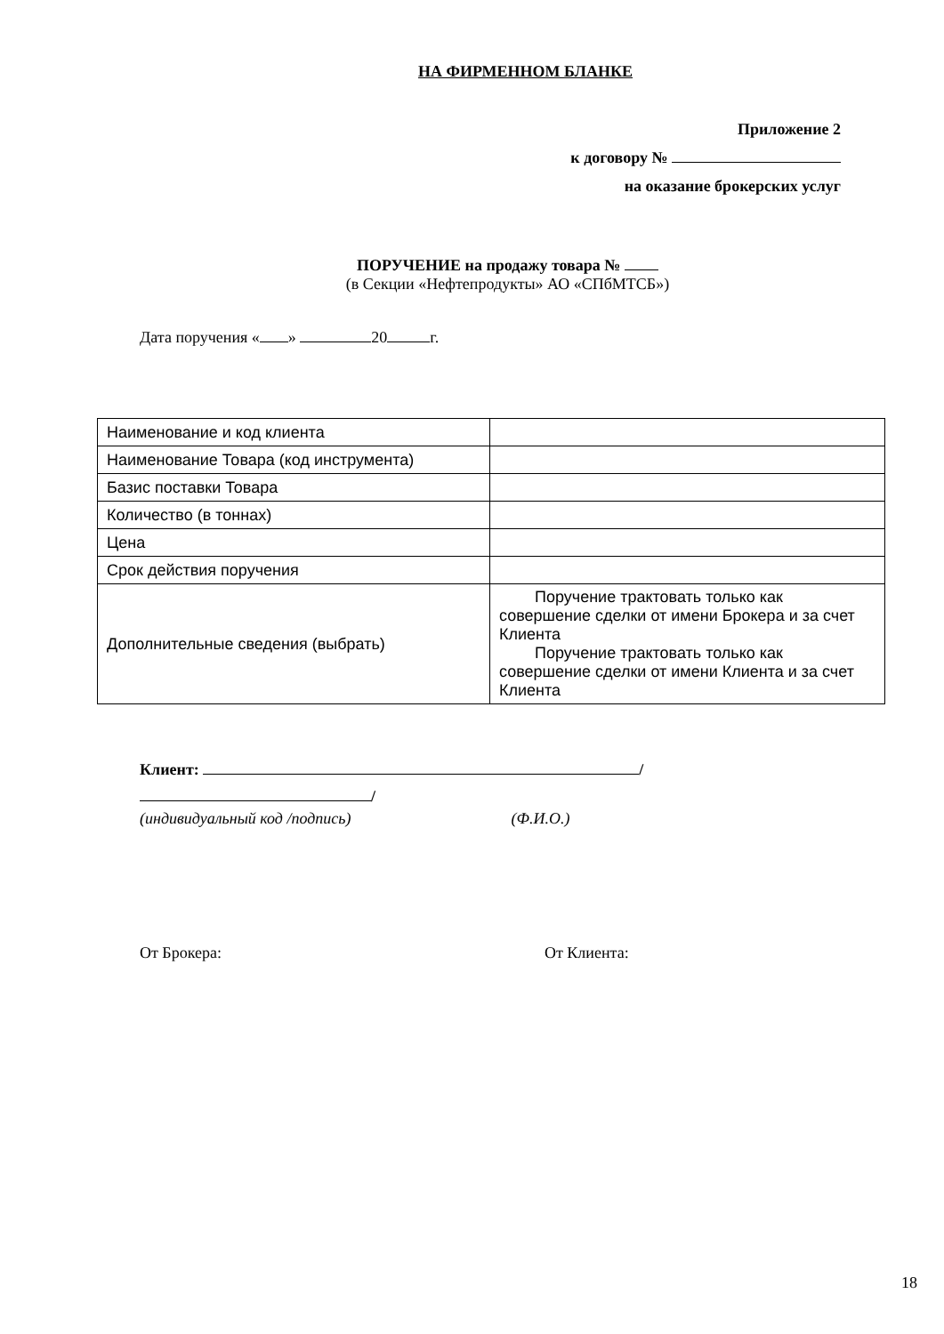НА ФИРМЕННОМ БЛАНКЕ
Приложение 2
к договору №
на оказание брокерских услуг
ПОРУЧЕНИЕ на продажу товара №
(в Секции «Нефтепродукты» АО «СПбМТСБ»)
Дата поручения « » 20 г.
| Наименование и код клиента | |
| Наименование Товара (код инструмента) | |
| Базис поставки Товара | |
| Количество (в тоннах) | |
| Цена | |
| Срок действия поручения | |
| Дополнительные сведения (выбрать) | Поручение трактовать только как совершение сделки от имени Брокера и за счет Клиента Поручение трактовать только как совершение сделки от имени Клиента и за счет Клиента |
Клиент: /
/
(индивидуальный код /подпись) (Ф.И.О.)
От Брокера: От Клиента:
18